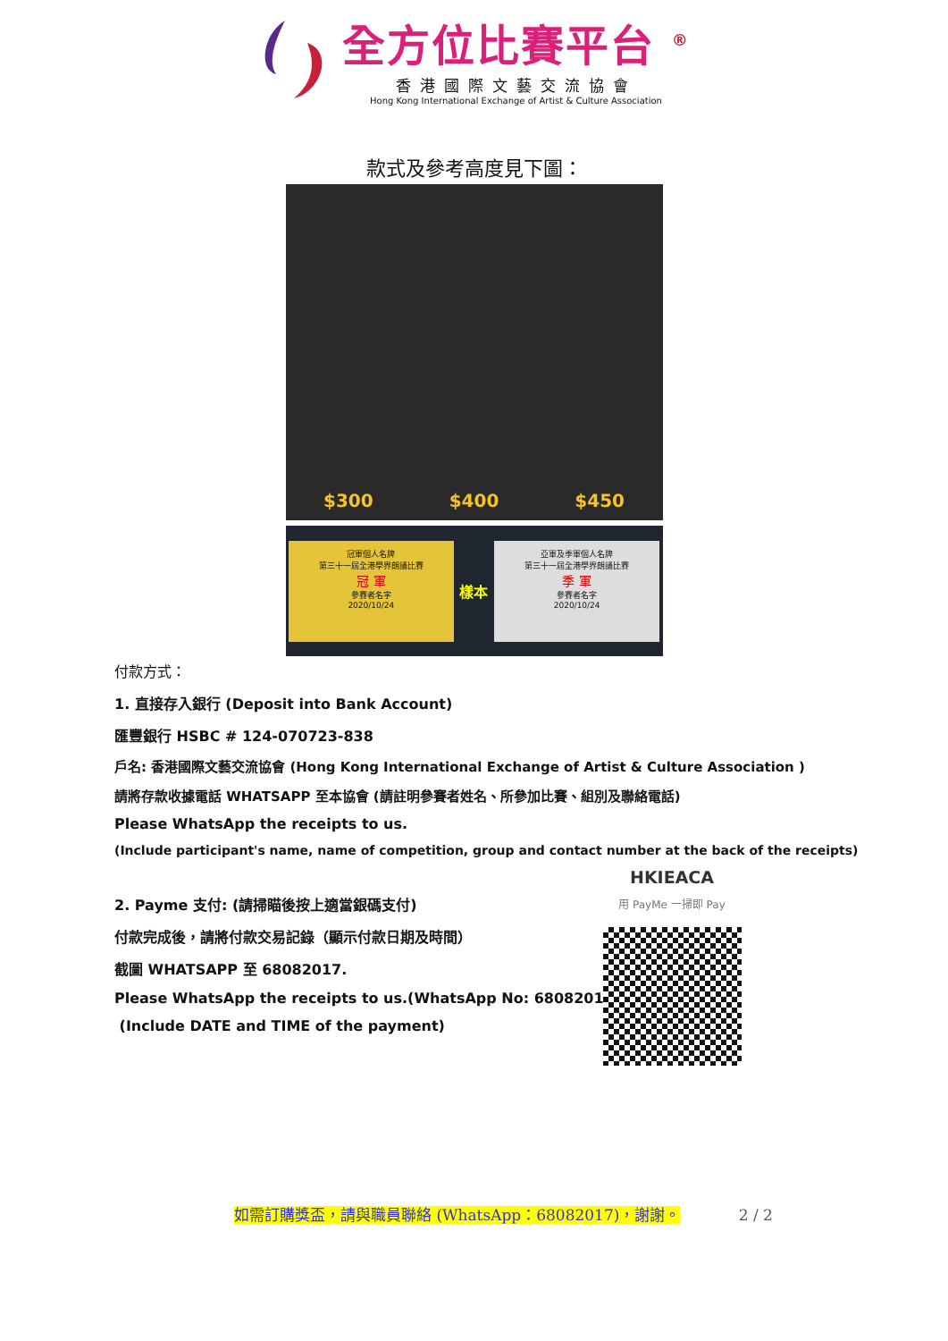全方位比賽平台 <sup>®</sup>
香港國際文藝交流協會
Hong Kong International Exchange of Artist & Culture Association
款式及參考高度見下圖：
$300 $400 $450
冠軍個人名牌
第三十一屆全港學界朗誦比賽
冠 軍
參賽者名字
2020/10/24
樣本
亞軍及季軍個人名牌
第三十一屆全港學界朗誦比賽
季 軍
參賽者名字
2020/10/24
付款方式：
1. 直接存入銀行 (Deposit into Bank Account)
匯豐銀行 HSBC # 124-070723-838
戶名: 香港國際文藝交流協會 (Hong Kong International Exchange of Artist & Culture Association )
請將存款收據電話 WHATSAPP 至本協會 (請註明參賽者姓名、所參加比賽、組別及聯絡電話)
Please WhatsApp the receipts to us.
(Include participant's name, name of competition, group and contact number at the back of the receipts)
2. Payme 支付: (請掃瞄後按上適當銀碼支付)
付款完成後，請將付款交易記錄（顯示付款日期及時間）
截圖 WHATSAPP 至 68082017.
Please WhatsApp the receipts to us.(WhatsApp No: 68082017)
(Include DATE and TIME of the payment)
HKIEACA
用 PayMe 一掃即 Pay
如需訂購獎盃，請與職員聯絡 (WhatsApp：68082017)，謝謝。 2 / 2